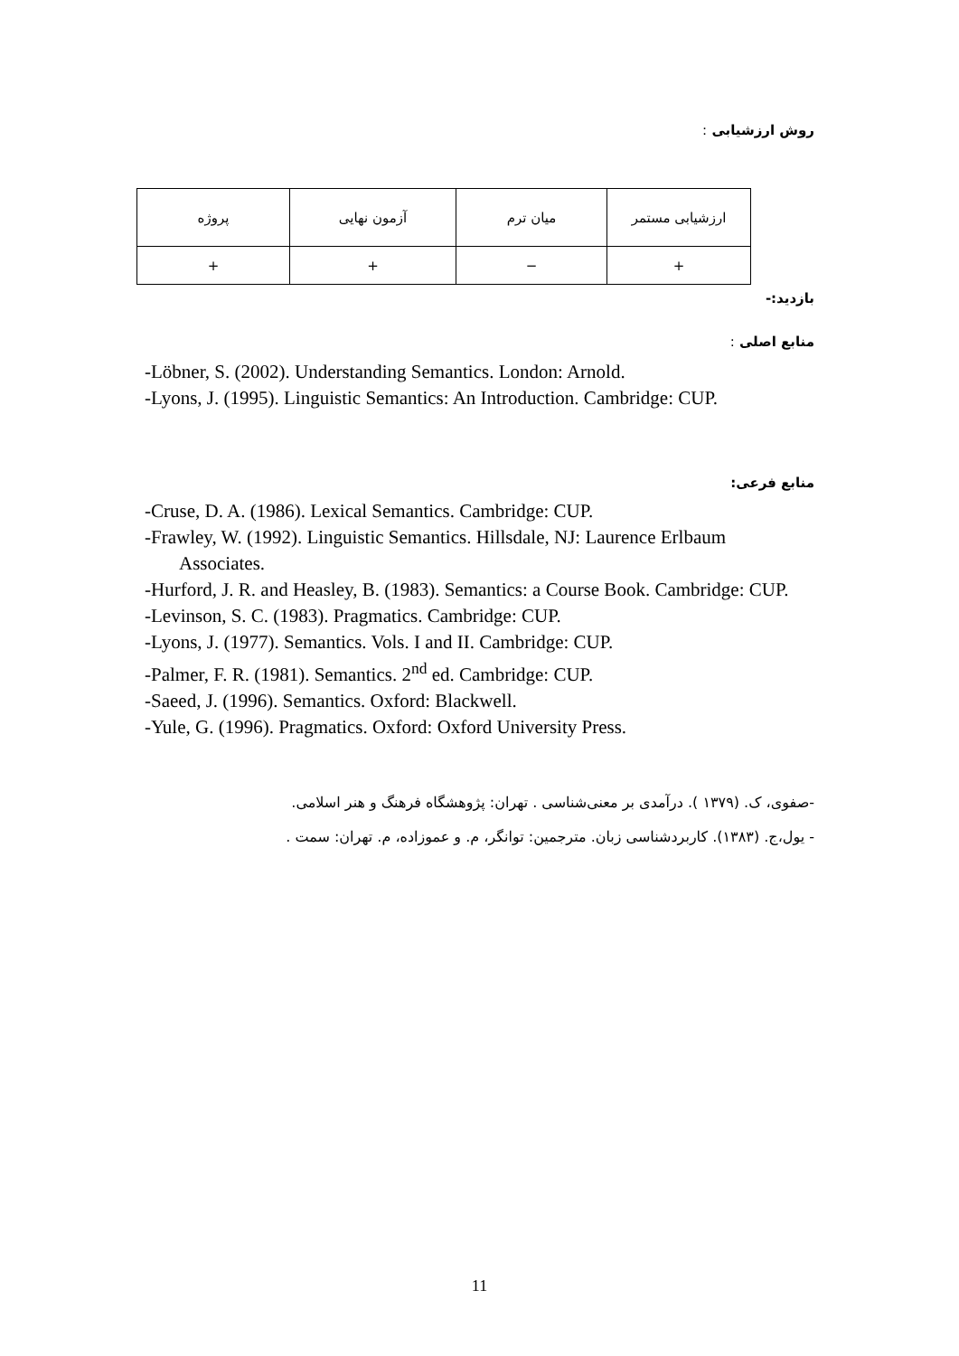روش ارزشیابی :
| ارزشیابی مستمر | میان ترم | آزمون نهایی | پروژه |
| + | − | + | + |
بازدید:-
منابع اصلی :
-Löbner, S. (2002). Understanding Semantics. London: Arnold.
-Lyons, J. (1995). Linguistic Semantics: An Introduction. Cambridge: CUP.
منابع فرعی:
-Cruse, D. A. (1986). Lexical Semantics. Cambridge: CUP.
-Frawley, W. (1992). Linguistic Semantics. Hillsdale, NJ: Laurence Erlbaum Associates.
-Hurford, J. R. and Heasley, B. (1983). Semantics: a Course Book. Cambridge: CUP.
-Levinson, S. C. (1983). Pragmatics. Cambridge: CUP.
-Lyons, J. (1977). Semantics. Vols. I and II. Cambridge: CUP.
-Palmer, F. R. (1981). Semantics. 2<sup>nd</sup> ed. Cambridge: CUP.
-Saeed, J. (1996). Semantics. Oxford: Blackwell.
-Yule, G. (1996). Pragmatics. Oxford: Oxford University Press.
-صفوی، ک. (۱۳۷۹ ). درآمدی بر معنی‌شناسی . تهران: پژوهشگاه فرهنگ و هنر اسلامی.
- یول،ج. (۱۳۸۳). کاربردشناسی زبان. مترجمین: توانگر، م. و عموزاده، م. تهران: سمت .
11